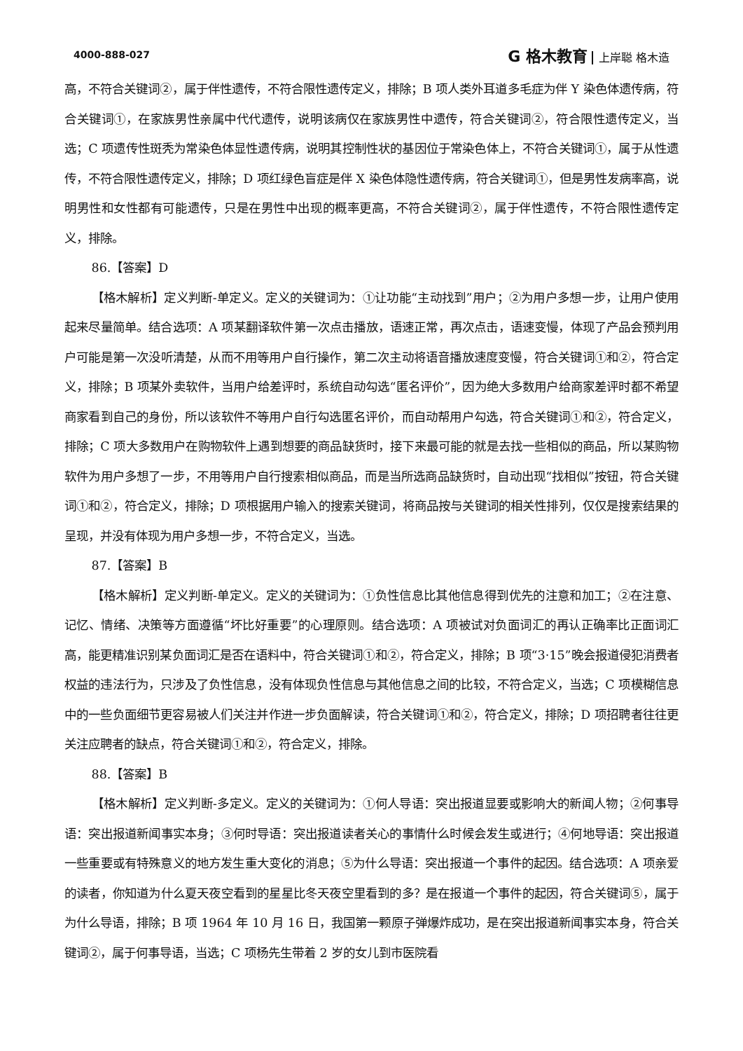4000-888-027
G 格木教育 上岸聪 格木造
高，不符合关键词②，属于伴性遗传，不符合限性遗传定义，排除；B 项人类外耳道多毛症为伴 Y 染色体遗传病，符合关键词①，在家族男性亲属中代代遗传，说明该病仅在家族男性中遗传，符合关键词②，符合限性遗传定义，当选；C 项遗传性斑秃为常染色体显性遗传病，说明其控制性状的基因位于常染色体上，不符合关键词①，属于从性遗传，不符合限性遗传定义，排除；D 项红绿色盲症是伴 X 染色体隐性遗传病，符合关键词①，但是男性发病率高，说明男性和女性都有可能遗传，只是在男性中出现的概率更高，不符合关键词②，属于伴性遗传，不符合限性遗传定义，排除。
86.【答案】D
【格木解析】定义判断-单定义。定义的关键词为：①让功能“主动找到”用户；②为用户多想一步，让用户使用起来尽量简单。结合选项：A 项某翻译软件第一次点击播放，语速正常，再次点击，语速变慢，体现了产品会预判用户可能是第一次没听清楚，从而不用等用户自行操作，第二次主动将语音播放速度变慢，符合关键词①和②，符合定义，排除；B 项某外卖软件，当用户给差评时，系统自动勾选“匿名评价”，因为绝大多数用户给商家差评时都不希望商家看到自己的身份，所以该软件不等用户自行勾选匿名评价，而自动帮用户勾选，符合关键词①和②，符合定义，排除；C 项大多数用户在购物软件上遇到想要的商品缺货时，接下来最可能的就是去找一些相似的商品，所以某购物软件为用户多想了一步，不用等用户自行搜索相似商品，而是当所选商品缺货时，自动出现“找相似”按钮，符合关键词①和②，符合定义，排除；D 项根据用户输入的搜索关键词，将商品按与关键词的相关性排列，仅仅是搜索结果的呈现，并没有体现为用户多想一步，不符合定义，当选。
87.【答案】B
【格木解析】定义判断-单定义。定义的关键词为：①负性信息比其他信息得到优先的注意和加工；②在注意、记忆、情绪、决策等方面遵循“坏比好重要”的心理原则。结合选项：A 项被试对负面词汇的再认正确率比正面词汇高，能更精准识别某负面词汇是否在语料中，符合关键词①和②，符合定义，排除；B 项“3·15”晚会报道侵犯消费者权益的违法行为，只涉及了负性信息，没有体现负性信息与其他信息之间的比较，不符合定义，当选；C 项模糊信息中的一些负面细节更容易被人们关注并作进一步负面解读，符合关键词①和②，符合定义，排除；D 项招聘者往往更关注应聘者的缺点，符合关键词①和②，符合定义，排除。
88.【答案】B
【格木解析】定义判断-多定义。定义的关键词为：①何人导语：突出报道显要或影响大的新闻人物；②何事导语：突出报道新闻事实本身；③何时导语：突出报道读者关心的事情什么时候会发生或进行；④何地导语：突出报道一些重要或有特殊意义的地方发生重大变化的消息；⑤为什么导语：突出报道一个事件的起因。结合选项：A 项亲爱的读者，你知道为什么夏天夜空看到的星星比冬天夜空里看到的多？是在报道一个事件的起因，符合关键词⑤，属于为什么导语，排除；B 项 1964 年 10 月 16 日，我国第一颗原子弹爆炸成功，是在突出报道新闻事实本身，符合关键词②，属于何事导语，当选；C 项杨先生带着 2 岁的女儿到市医院看